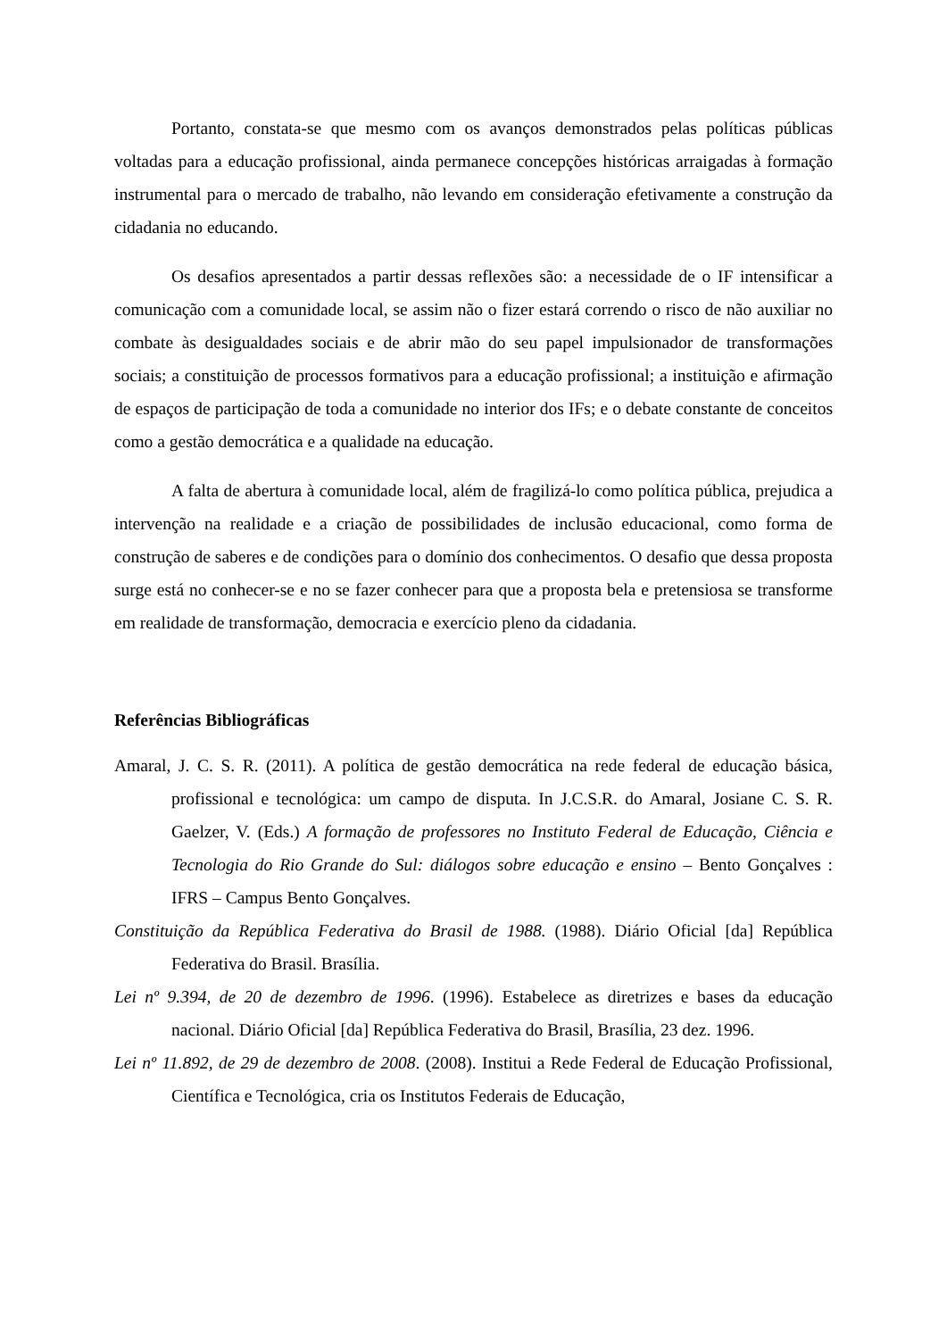Portanto, constata-se que mesmo com os avanços demonstrados pelas políticas públicas voltadas para a educação profissional, ainda permanece concepções históricas arraigadas à formação instrumental para o mercado de trabalho, não levando em consideração efetivamente a construção da cidadania no educando.
Os desafios apresentados a partir dessas reflexões são: a necessidade de o IF intensificar a comunicação com a comunidade local, se assim não o fizer estará correndo o risco de não auxiliar no combate às desigualdades sociais e de abrir mão do seu papel impulsionador de transformações sociais; a constituição de processos formativos para a educação profissional; a instituição e afirmação de espaços de participação de toda a comunidade no interior dos IFs; e o debate constante de conceitos como a gestão democrática e a qualidade na educação.
A falta de abertura à comunidade local, além de fragilizá-lo como política pública, prejudica a intervenção na realidade e a criação de possibilidades de inclusão educacional, como forma de construção de saberes e de condições para o domínio dos conhecimentos. O desafio que dessa proposta surge está no conhecer-se e no se fazer conhecer para que a proposta bela e pretensiosa se transforme em realidade de transformação, democracia e exercício pleno da cidadania.
Referências Bibliográficas
Amaral, J. C. S. R. (2011). A política de gestão democrática na rede federal de educação básica, profissional e tecnológica: um campo de disputa. In J.C.S.R. do Amaral, Josiane C. S. R. Gaelzer, V. (Eds.) A formação de professores no Instituto Federal de Educação, Ciência e Tecnologia do Rio Grande do Sul: diálogos sobre educação e ensino – Bento Gonçalves : IFRS – Campus Bento Gonçalves.
Constituição da República Federativa do Brasil de 1988. (1988). Diário Oficial [da] República Federativa do Brasil. Brasília.
Lei nº 9.394, de 20 de dezembro de 1996. (1996). Estabelece as diretrizes e bases da educação nacional. Diário Oficial [da] República Federativa do Brasil, Brasília, 23 dez. 1996.
Lei nº 11.892, de 29 de dezembro de 2008. (2008). Institui a Rede Federal de Educação Profissional, Científica e Tecnológica, cria os Institutos Federais de Educação,